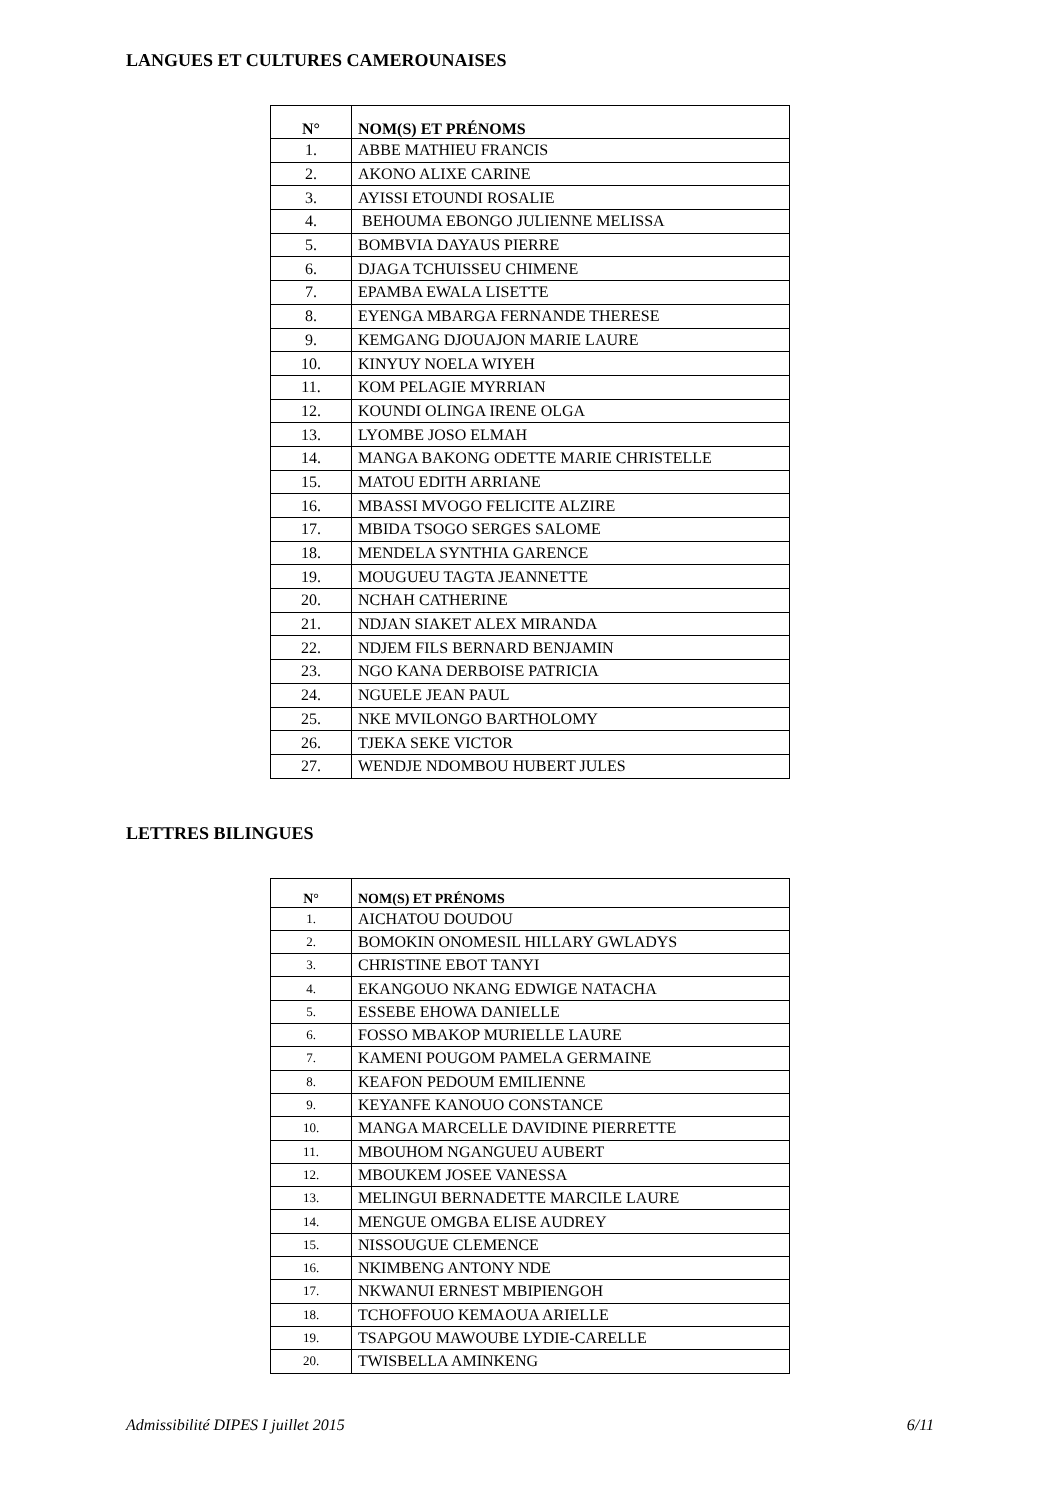LANGUES ET CULTURES CAMEROUNAISES
| N° | NOM(S) ET PRÉNOMS |
| --- | --- |
| 1. | ABBE MATHIEU FRANCIS |
| 2. | AKONO ALIXE CARINE |
| 3. | AYISSI ETOUNDI ROSALIE |
| 4. | BEHOUMA EBONGO JULIENNE MELISSA |
| 5. | BOMBVIA DAYAUS PIERRE |
| 6. | DJAGA TCHUISSEU CHIMENE |
| 7. | EPAMBA EWALA LISETTE |
| 8. | EYENGA MBARGA FERNANDE THERESE |
| 9. | KEMGANG DJOUAJON MARIE LAURE |
| 10. | KINYUY NOELA WIYEH |
| 11. | KOM PELAGIE MYRRIAN |
| 12. | KOUNDI OLINGA IRENE OLGA |
| 13. | LYOMBE JOSO ELMAH |
| 14. | MANGA BAKONG ODETTE MARIE CHRISTELLE |
| 15. | MATOU EDITH ARRIANE |
| 16. | MBASSI MVOGO FELICITE ALZIRE |
| 17. | MBIDA TSOGO SERGES SALOME |
| 18. | MENDELA SYNTHIA GARENCE |
| 19. | MOUGUEU TAGTA JEANNETTE |
| 20. | NCHAH CATHERINE |
| 21. | NDJAN SIAKET ALEX MIRANDA |
| 22. | NDJEM FILS BERNARD BENJAMIN |
| 23. | NGO KANA DERBOISE PATRICIA |
| 24. | NGUELE JEAN PAUL |
| 25. | NKE MVILONGO BARTHOLOMY |
| 26. | TJEKA SEKE VICTOR |
| 27. | WENDJE NDOMBOU HUBERT JULES |
LETTRES BILINGUES
| N° | NOM(S) ET PRÉNOMS |
| --- | --- |
| 1. | AICHATOU DOUDOU |
| 2. | BOMOKIN ONOMESIL HILLARY GWLADYS |
| 3. | CHRISTINE EBOT TANYI |
| 4. | EKANGOUO NKANG EDWIGE NATACHA |
| 5. | ESSEBE EHOWA DANIELLE |
| 6. | FOSSO MBAKOP MURIELLE LAURE |
| 7. | KAMENI POUGOM PAMELA GERMAINE |
| 8. | KEAFON PEDOUM EMILIENNE |
| 9. | KEYANFE KANOUO CONSTANCE |
| 10. | MANGA MARCELLE DAVIDINE PIERRETTE |
| 11. | MBOUHOM NGANGUEU AUBERT |
| 12. | MBOUKEM JOSEE VANESSA |
| 13. | MELINGUI BERNADETTE MARCILE LAURE |
| 14. | MENGUE OMGBA ELISE AUDREY |
| 15. | NISSOUGUE CLEMENCE |
| 16. | NKIMBENG ANTONY NDE |
| 17. | NKWANUI ERNEST MBIPIENGOH |
| 18. | TCHOFFOUO KEMAOUA ARIELLE |
| 19. | TSAPGOU MAWOUBE LYDIE-CARELLE |
| 20. | TWISBELLA AMINKENG |
Admissibilité DIPES I juillet 2015 6/11